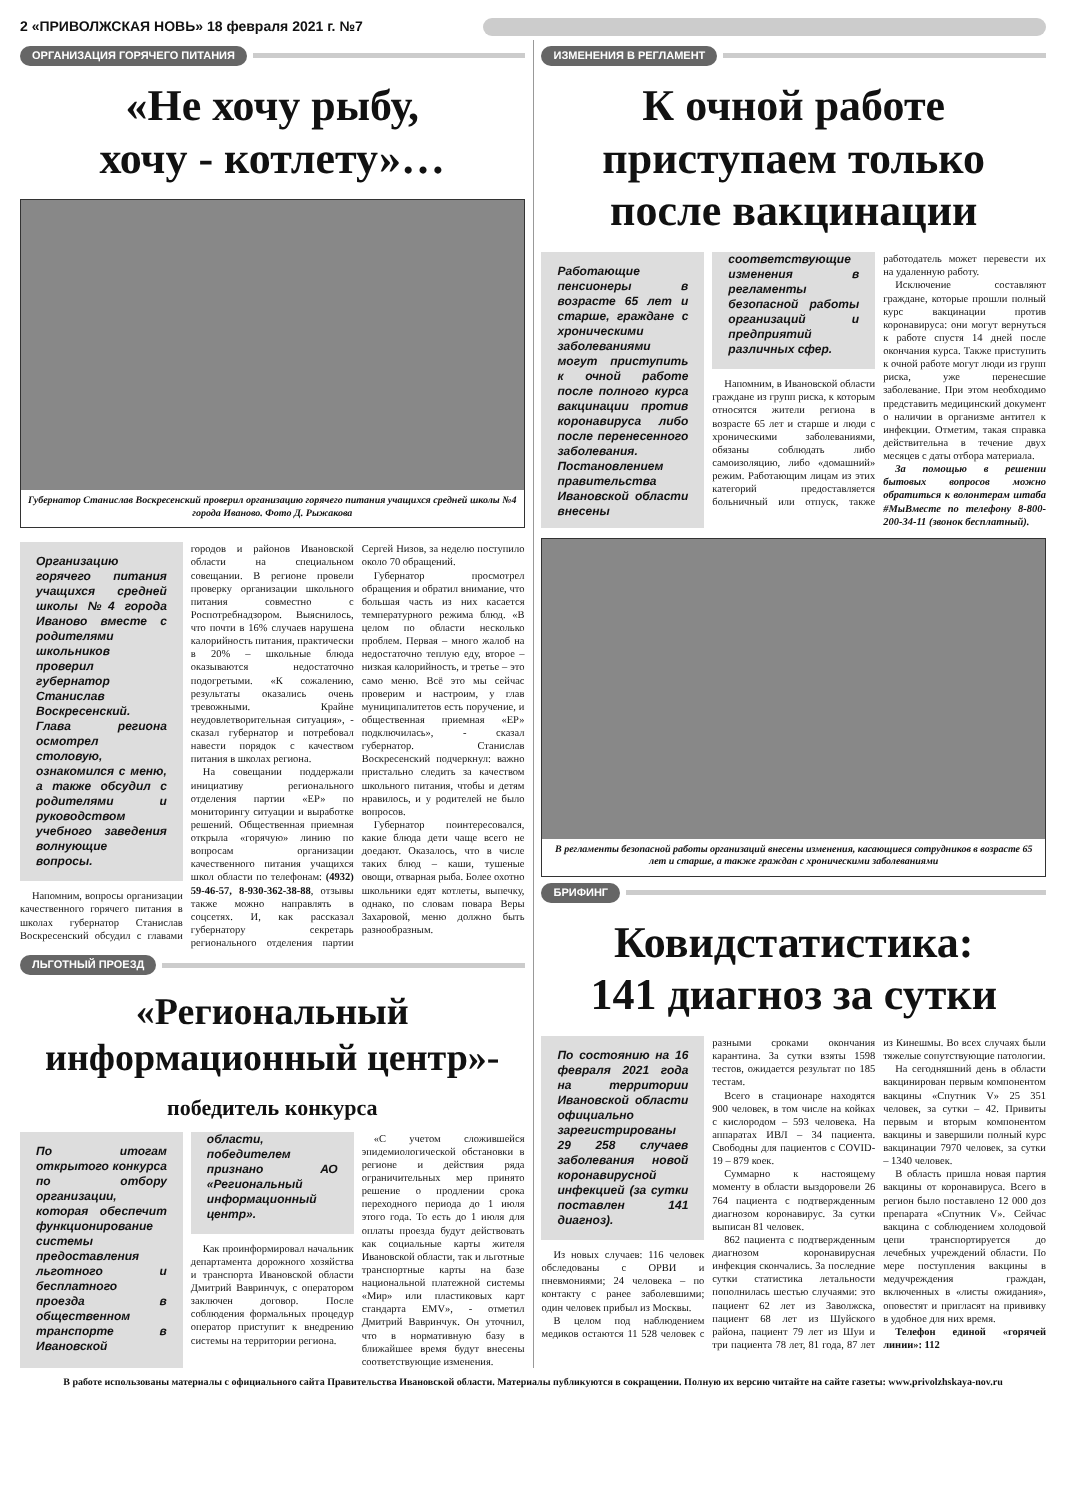2 «ПРИВОЛЖСКАЯ НОВЬ» 18 февраля 2021 г. №7
ОРГАНИЗАЦИЯ ГОРЯЧЕГО ПИТАНИЯ
«Не хочу рыбу,
хочу - котлету»…
Губернатор Станислав Воскресенский проверил организацию горячего питания учащихся средней школы №4 города Иваново. Фото Д. Рыжакова
Организацию горячего питания учащихся средней школы №4 города Иваново вместе с родителями школьников проверил губернатор Станислав Воскресенский. Глава региона осмотрел столовую, ознакомился с меню, а также обсудил с родителями и руководством учебного заведения волнующие вопросы.
Напомним, вопросы организации качественного горячего питания в школах губернатор Станислав Воскресенский обсудил с главами городов и районов Ивановской области на специальном совещании. В регионе провели проверку организации школьного питания совместно с Роспотребнадзором. Выяснилось, что почти в 16% случаев нарушена калорийность питания, практически в 20% – школьные блюда оказываются недостаточно подогретыми. «К сожалению, результаты оказались очень тревожными. Крайне неудовлетворительная ситуация», - сказал губернатор и потребовал навести порядок с качеством питания в школах региона.
На совещании поддержали инициативу регионального отделения партии «ЕР» по мониторингу ситуации и выработке решений. Общественная приемная открыла «горячую» линию по вопросам организации качественного питания учащихся школ области по телефонам: (4932) 59-46-57, 8-930-362-38-88, отзывы также можно направлять в соцсетях. И, как рассказал губернатору секретарь регионального отделения партии Сергей Низов, за неделю поступило около 70 обращений.
Губернатор просмотрел обращения и обратил внимание, что большая часть из них касается температурного режима блюд. «В целом по области несколько проблем. Первая – много жалоб на недостаточно теплую еду, второе – низкая калорийность, и третье – это само меню. Всё это мы сейчас проверим и настроим, у глав муниципалитетов есть поручение, и общественная приемная «ЕР» подключилась», - сказал губернатор. Станислав Воскресенский подчеркнул: важно пристально следить за качеством школьного питания, чтобы и детям нравилось, и у родителей не было вопросов.
Губернатор поинтересовался, какие блюда дети чаще всего не доедают. Оказалось, что в числе таких блюд – каши, тушеные овощи, отварная рыба. Более охотно школьники едят котлеты, выпечку, однако, по словам повара Веры Захаровой, меню должно быть разнообразным.
ЛЬГОТНЫЙ ПРОЕЗД
«Региональный информационный центр»-
победитель конкурса
По итогам открытого конкурса по отбору организации, которая обеспечит функционирование системы предоставления льготного и бесплатного проезда в общественном транспорте в Ивановской области, победителем признано АО «Региональный информационный центр».
Как проинформировал начальник департамента дорожного хозяйства и транспорта Ивановской области Дмитрий Вавринчук, с оператором заключен договор. После соблюдения формальных процедур оператор приступит к внедрению системы на территории региона.
«С учетом сложившейся эпидемиологической обстановки в регионе и действия ряда ограничительных мер принято решение о продлении срока переходного периода до 1 июля этого года. То есть до 1 июля для оплаты проезда будут действовать как социальные карты жителя Ивановской области, так и льготные транспортные карты на базе национальной платежной системы «Мир» или пластиковых карт стандарта EMV», - отметил Дмитрий Вавринчук. Он уточнил, что в нормативную базу в ближайшее время будут внесены соответствующие изменения.
ИЗМЕНЕНИЯ В РЕГЛАМЕНТ
К очной работе приступаем только после вакцинации
Работающие пенсионеры в возрасте 65 лет и старше, граждане с хроническими заболеваниями могут приступить к очной работе после полного курса вакцинации против коронавируса либо после перенесенного заболевания. Постановлением правительства Ивановской области внесены соответствующие изменения в регламенты безопасной работы организаций и предприятий различных сфер.
Напомним, в Ивановской области граждане из групп риска, к которым относятся жители региона в возрасте 65 лет и старше и люди с хроническими заболеваниями, обязаны соблюдать либо самоизоляцию, либо «домашний» режим. Работающим лицам из этих категорий предоставляется больничный или отпуск, также работодатель может перевести их на удаленную работу.
Исключение составляют граждане, которые прошли полный курс вакцинации против коронавируса: они могут вернуться к работе спустя 14 дней после окончания курса. Также приступить к очной работе могут люди из групп риска, уже перенесшие заболевание. При этом необходимо представить медицинский документ о наличии в организме антител к инфекции. Отметим, такая справка действительна в течение двух месяцев с даты отбора материала.
За помощью в решении бытовых вопросов можно обратиться к волонтерам штаба #МыВместе по телефону 8-800-200-34-11 (звонок бесплатный).
В регламенты безопасной работы организаций внесены изменения, касающиеся сотрудников в возрасте 65 лет и старше, а также граждан с хроническими заболеваниями
БРИФИНГ
Ковидстатистика:
141 диагноз за сутки
По состоянию на 16 февраля 2021 года на территории Ивановской области официально зарегистрированы 29 258 случаев заболевания новой коронавирусной инфекцией (за сутки поставлен 141 диагноз).
Из новых случаев: 116 человек обследованы с ОРВИ и пневмониями; 24 человека – по контакту с ранее заболевшими; один человек прибыл из Москвы.
В целом под наблюдением медиков остаются 11 528 человек с разными сроками окончания карантина. За сутки взяты 1598 тестов, ожидается результат по 185 тестам.
Всего в стационаре находятся 900 человек, в том числе на койках с кислородом – 593 человека. На аппаратах ИВЛ – 34 пациента. Свободны для пациентов с COVID-19 – 879 коек.
Суммарно к настоящему моменту в области выздоровели 26 764 пациента с подтвержденным диагнозом коронавирус. За сутки выписан 81 человек.
862 пациента с подтвержденным диагнозом коронавирусная инфекция скончались. За последние сутки статистика летальности пополнилась шестью случаями: это пациент 62 лет из Заволжска, пациент 68 лет из Шуйского района, пациент 79 лет из Шуи и три пациента 78 лет, 81 года, 87 лет из Кинешмы. Во всех случаях были тяжелые сопутствующие патологии.
На сегодняшний день в области вакцинирован первым компонентом вакцины «Спутник V» 25 351 человек, за сутки – 42. Привиты первым и вторым компонентом вакцины и завершили полный курс вакцинации 7970 человек, за сутки – 1340 человек.
В область пришла новая партия вакцины от коронавируса. Всего в регион было поставлено 12 000 доз препарата «Спутник V». Сейчас вакцина с соблюдением холодовой цепи транспортируется до лечебных учреждений области. По мере поступления вакцины в медучреждения граждан, включенных в «листы ожидания», оповестят и пригласят на прививку в удобное для них время.
Телефон единой «горячей линии»: 112
В работе использованы материалы с официального сайта Правительства Ивановской области. Материалы публикуются в сокращении. Полную их версию читайте на сайте газеты: www.privolzhskaya-nov.ru